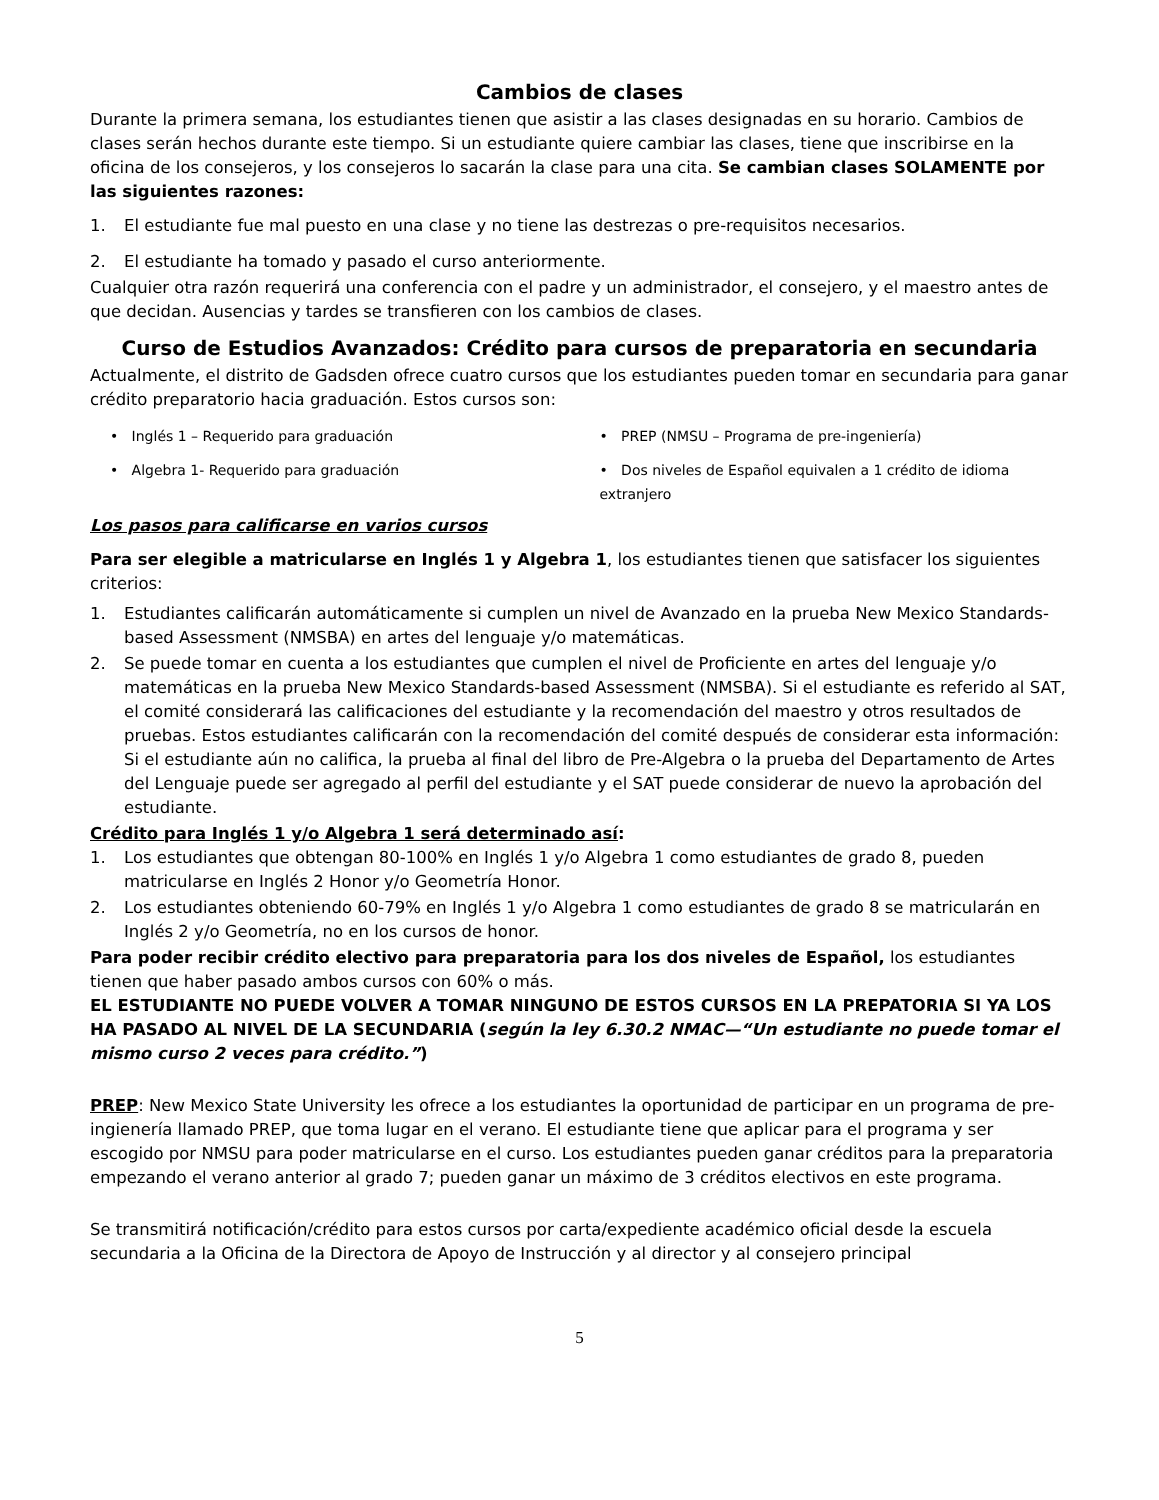Cambios de clases
Durante la primera semana, los estudiantes tienen que asistir a las clases designadas en su horario. Cambios de clases serán hechos durante este tiempo. Si un estudiante quiere cambiar las clases, tiene que inscribirse en la oficina de los consejeros, y los consejeros lo sacarán la clase para una cita. Se cambian clases SOLAMENTE por las siguientes razones:
1. El estudiante fue mal puesto en una clase y no tiene las destrezas o pre-requisitos necesarios.
2. El estudiante ha tomado y pasado el curso anteriormente.
Cualquier otra razón requerirá una conferencia con el padre y un administrador, el consejero, y el maestro antes de que decidan. Ausencias y tardes se transfieren con los cambios de clases.
Curso de Estudios Avanzados: Crédito para cursos de preparatoria en secundaria
Actualmente, el distrito de Gadsden ofrece cuatro cursos que los estudiantes pueden tomar en secundaria para ganar crédito preparatorio hacia graduación. Estos cursos son:
• Inglés 1 – Requerido para graduación
• PREP (NMSU – Programa de pre-ingeniería)
• Algebra 1- Requerido para graduación
• Dos niveles de Español equivalen a 1 crédito de idioma extranjero
Los pasos para calificarse en varios cursos
Para ser elegible a matricularse en Inglés 1 y Algebra 1, los estudiantes tienen que satisfacer los siguientes criterios:
1. Estudiantes calificarán automáticamente si cumplen un nivel de Avanzado en la prueba New Mexico Standards-based Assessment (NMSBA) en artes del lenguaje y/o matemáticas.
2. Se puede tomar en cuenta a los estudiantes que cumplen el nivel de Proficiente en artes del lenguaje y/o matemáticas en la prueba New Mexico Standards-based Assessment (NMSBA). Si el estudiante es referido al SAT, el comité considerará las calificaciones del estudiante y la recomendación del maestro y otros resultados de pruebas. Estos estudiantes calificarán con la recomendación del comité después de considerar esta información: Si el estudiante aún no califica, la prueba al final del libro de Pre-Algebra o la prueba del Departamento de Artes del Lenguaje puede ser agregado al perfil del estudiante y el SAT puede considerar de nuevo la aprobación del estudiante.
Crédito para Inglés 1 y/o Algebra 1 será determinado así:
1. Los estudiantes que obtengan 80-100% en Inglés 1 y/o Algebra 1 como estudiantes de grado 8, pueden matricularse en Inglés 2 Honor y/o Geometría Honor.
2. Los estudiantes obteniendo 60-79% en Inglés 1 y/o Algebra 1 como estudiantes de grado 8 se matricularán en Inglés 2 y/o Geometría, no en los cursos de honor.
Para poder recibir crédito electivo para preparatoria para los dos niveles de Español, los estudiantes tienen que haber pasado ambos cursos con 60% o más.
EL ESTUDIANTE NO PUEDE VOLVER A TOMAR NINGUNO DE ESTOS CURSOS EN LA PREPATORIA SI YA LOS HA PASADO AL NIVEL DE LA SECUNDARIA (según la ley 6.30.2 NMAC—“Un estudiante no puede tomar el mismo curso 2 veces para crédito.”)
PREP: New Mexico State University les ofrece a los estudiantes la oportunidad de participar en un programa de pre-ingienería llamado PREP, que toma lugar en el verano. El estudiante tiene que aplicar para el programa y ser escogido por NMSU para poder matricularse en el curso. Los estudiantes pueden ganar créditos para la preparatoria empezando el verano anterior al grado 7; pueden ganar un máximo de 3 créditos electivos en este programa.
Se transmitirá notificación/crédito para estos cursos por carta/expediente académico oficial desde la escuela secundaria a la Oficina de la Directora de Apoyo de Instrucción y al director y al consejero principal
5